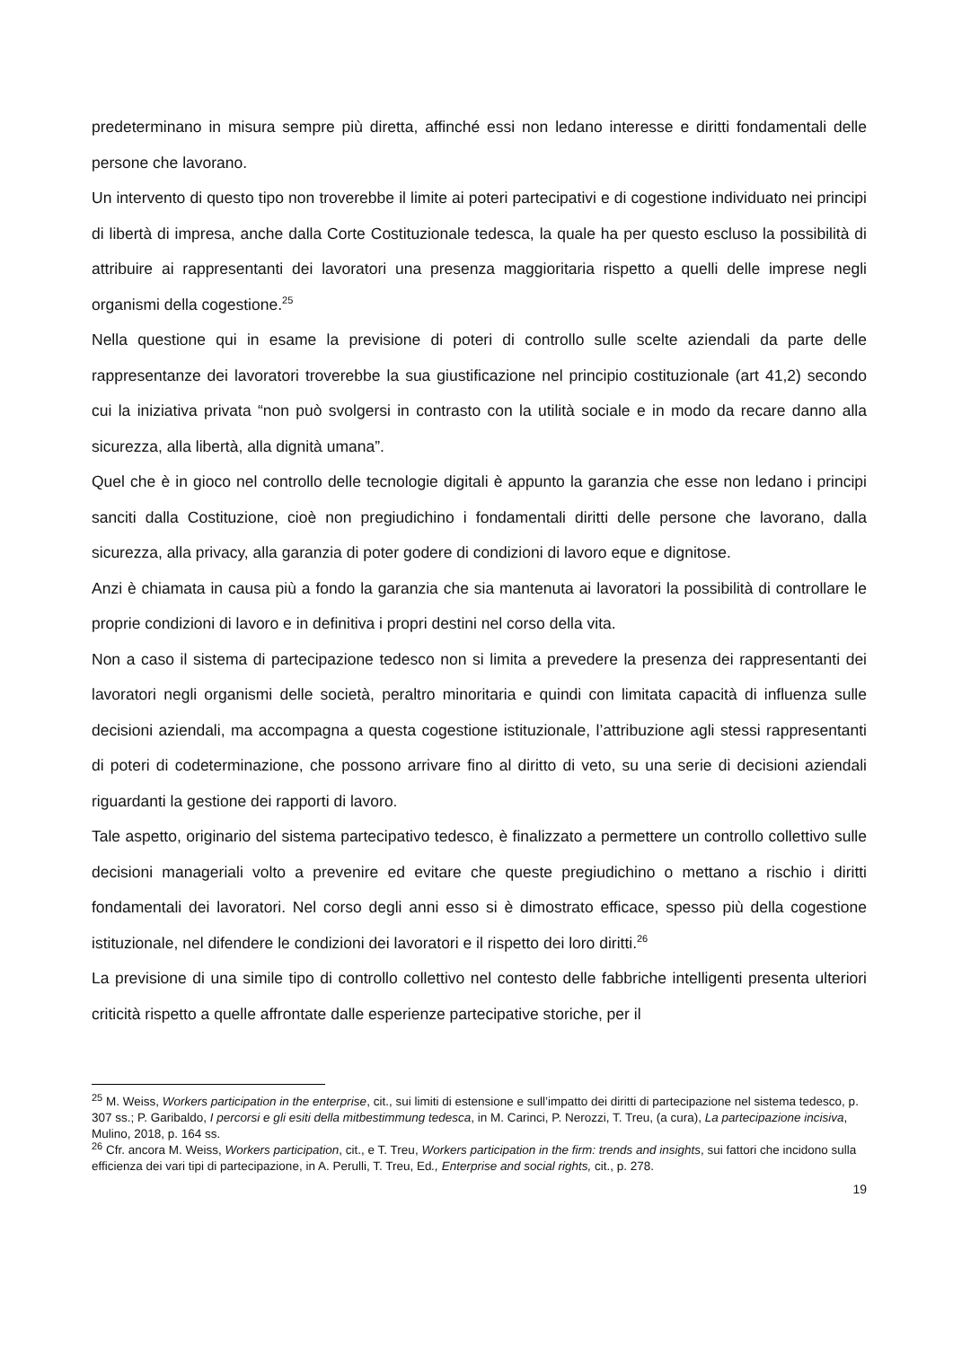predeterminano in misura sempre più diretta, affinché essi non ledano interesse e diritti fondamentali delle persone che lavorano.
Un intervento di questo tipo non troverebbe il limite ai poteri partecipativi e di cogestione individuato nei principi di libertà di impresa, anche dalla Corte Costituzionale tedesca, la quale ha per questo escluso la possibilità di attribuire ai rappresentanti dei lavoratori una presenza maggioritaria rispetto a quelli delle imprese negli organismi della cogestione.<sup>25</sup>
Nella questione qui in esame la previsione di poteri di controllo sulle scelte aziendali da parte delle rappresentanze dei lavoratori troverebbe la sua giustificazione nel principio costituzionale (art 41,2) secondo cui la iniziativa privata “non può svolgersi in contrasto con la utilità sociale e in modo da recare danno alla sicurezza, alla libertà, alla dignità umana”.
Quel che è in gioco nel controllo delle tecnologie digitali è appunto la garanzia che esse non ledano i principi sanciti dalla Costituzione, cioè non pregiudichino i fondamentali diritti delle persone che lavorano, dalla sicurezza, alla privacy, alla garanzia di poter godere di condizioni di lavoro eque e dignitose.
Anzi è chiamata in causa più a fondo la garanzia che sia mantenuta ai lavoratori la possibilità di controllare le proprie condizioni di lavoro e in definitiva i propri destini nel corso della vita.
Non a caso il sistema di partecipazione tedesco non si limita a prevedere la presenza dei rappresentanti dei lavoratori negli organismi delle società, peraltro minoritaria e quindi con limitata capacità di influenza sulle decisioni aziendali, ma accompagna a questa cogestione istituzionale, l’attribuzione agli stessi rappresentanti di poteri di codeterminazione, che possono arrivare fino al diritto di veto, su una serie di decisioni aziendali riguardanti la gestione dei rapporti di lavoro.
Tale aspetto, originario del sistema partecipativo tedesco, è finalizzato a permettere un controllo collettivo sulle decisioni manageriali volto a prevenire ed evitare che queste pregiudichino o mettano a rischio i diritti fondamentali dei lavoratori. Nel corso degli anni esso si è dimostrato efficace, spesso più della cogestione istituzionale, nel difendere le condizioni dei lavoratori e il rispetto dei loro diritti.<sup>26</sup>
La previsione di una simile tipo di controllo collettivo nel contesto delle fabbriche intelligenti presenta ulteriori criticità rispetto a quelle affrontate dalle esperienze partecipative storiche, per il
<sup>25</sup> M. Weiss, Workers participation in the enterprise, cit., sui limiti di estensione e sull’impatto dei diritti di partecipazione nel sistema tedesco, p. 307 ss.; P. Garibaldo, I percorsi e gli esiti della mitbestimmung tedesca, in M. Carinci, P. Nerozzi, T. Treu, (a cura), La partecipazione incisiva, Mulino, 2018, p. 164 ss.
<sup>26</sup> Cfr. ancora M. Weiss, Workers participation, cit., e T. Treu, Workers participation in the firm: trends and insights, sui fattori che incidono sulla efficienza dei vari tipi di partecipazione, in A. Perulli, T. Treu, Ed., Enterprise and social rights, cit., p. 278.
19